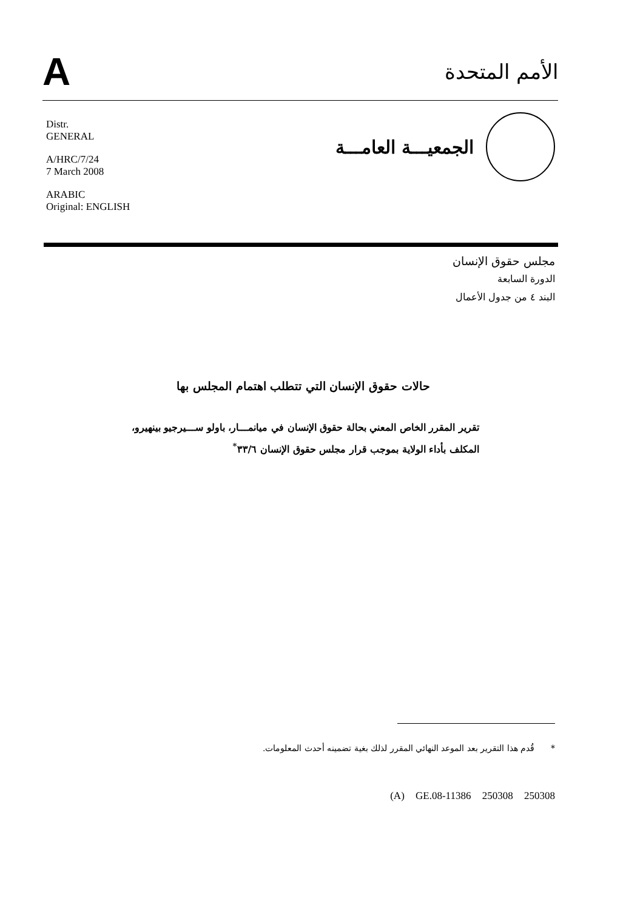A
الأمم المتحدة
Distr.
GENERAL
A/HRC/7/24
7 March 2008
ARABIC
Original: ENGLISH
الجمعيـــة العامـــة
مجلس حقوق الإنسان
الدورة السابعة
البند ٤ من جدول الأعمال
حالات حقوق الإنسان التي تتطلب اهتمام المجلس بها
تقرير المقرر الخاص المعني بحالة حقوق الإنسان في ميانمـــار، باولو ســـيرجيو بينهيرو، المكلف بأداء الولاية بموجب قرار مجلس حقوق الإنسان ٣٣/٦<sup>*</sup>
* قُدم هذا التقرير بعد الموعد النهائي المقرر لذلك بغية تضمينه أحدث المعلومات.
(A) GE.08-11386 250308 250308